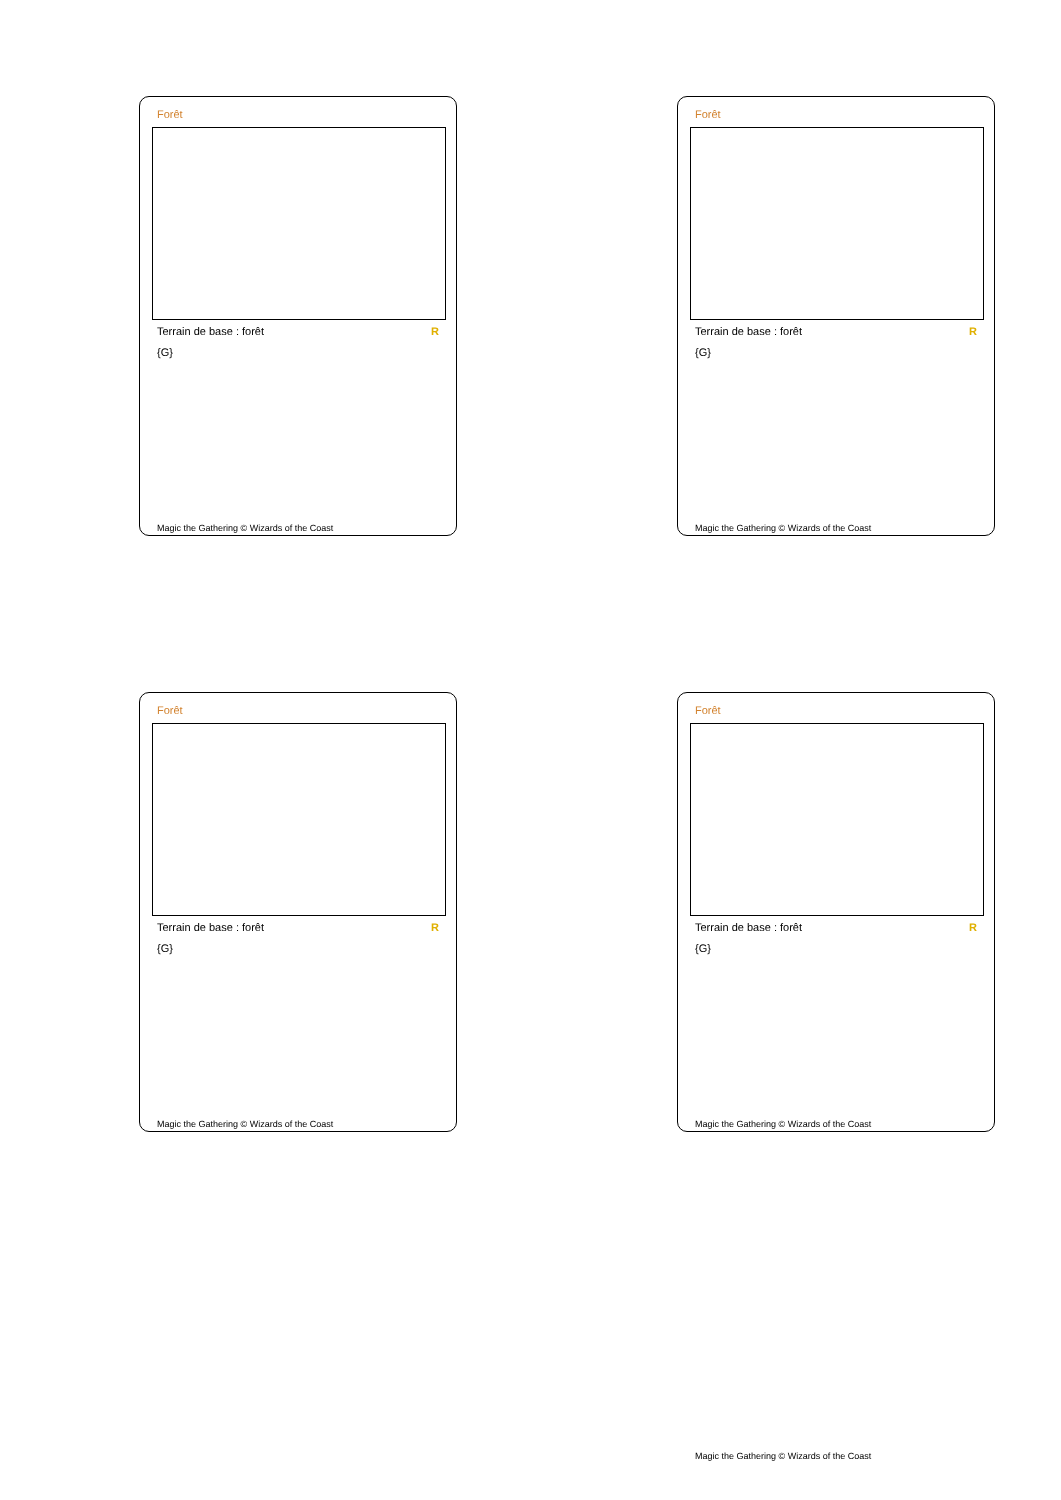Forêt
Terrain de base : forêt R
{G}
Magic the Gathering © Wizards of the Coast
Forêt
Terrain de base : forêt R
{G}
Magic the Gathering © Wizards of the Coast
Forêt
Terrain de base : forêt R
{G}
Magic the Gathering © Wizards of the Coast
Forêt
Terrain de base : forêt R
{G}
Magic the Gathering © Wizards of the Coast
Magic the Gathering © Wizards of the Coast